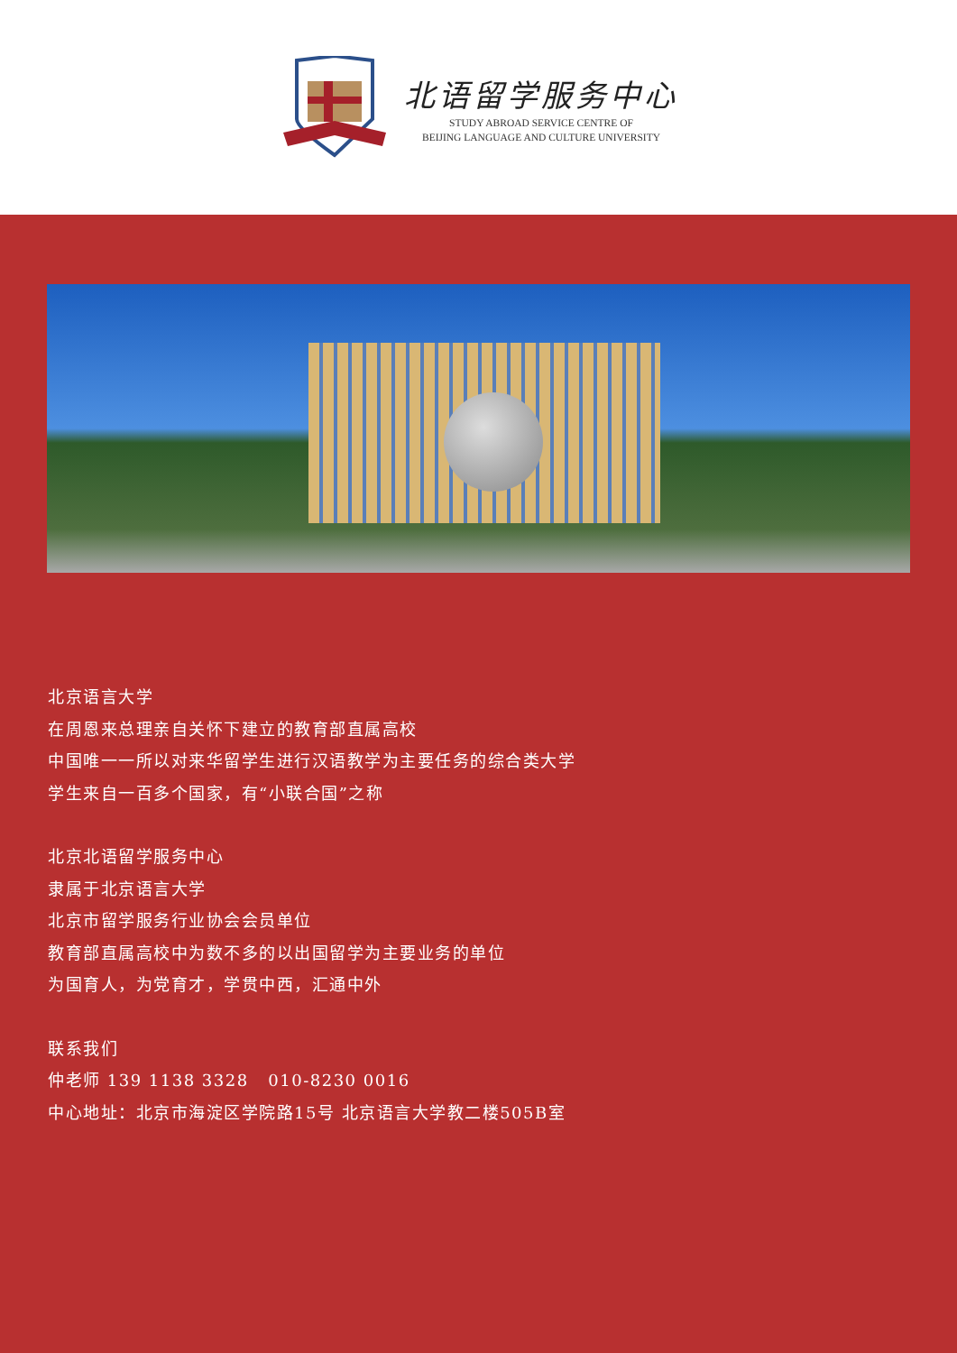北语留学服务中心
STUDY ABROAD SERVICE CENTRE OF
BEIJING LANGUAGE AND CULTURE UNIVERSITY
北京语言大学
在周恩来总理亲自关怀下建立的教育部直属高校
中国唯一一所以对来华留学生进行汉语教学为主要任务的综合类大学
学生来自一百多个国家，有“小联合国”之称
北京北语留学服务中心
隶属于北京语言大学
北京市留学服务行业协会会员单位
教育部直属高校中为数不多的以出国留学为主要业务的单位
为国育人，为党育才，学贯中西，汇通中外
联系我们
仲老师 139 1138 3328 010-8230 0016
中心地址：北京市海淀区学院路15号 北京语言大学教二楼505B室